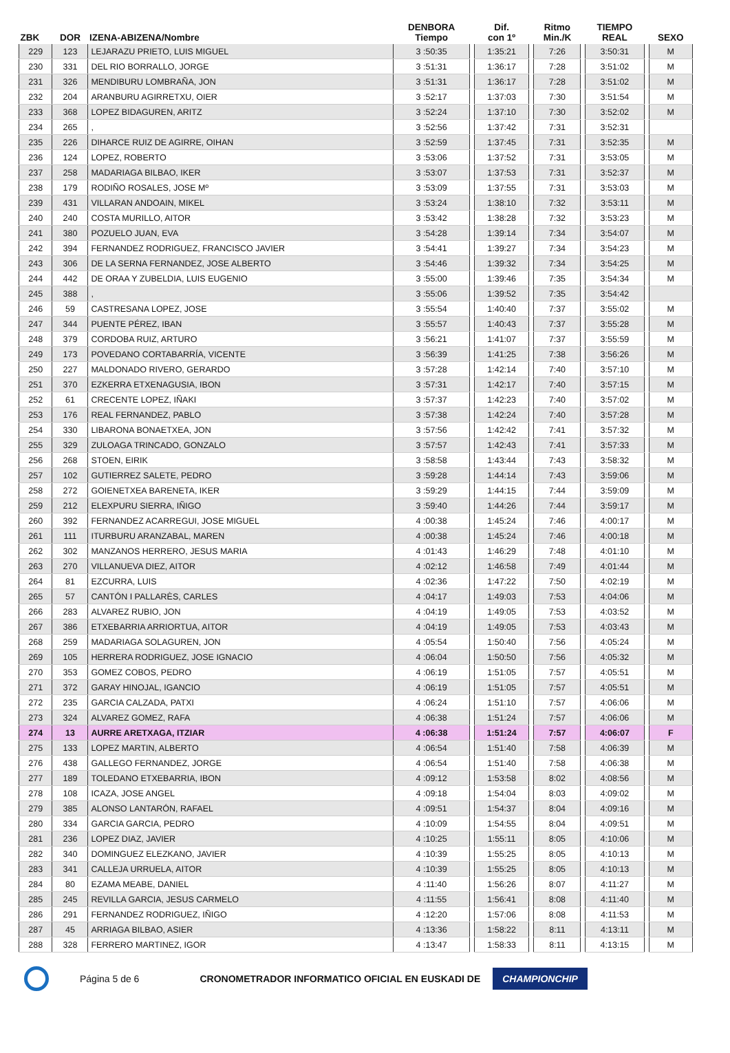| ZBK | DOR | IZENA-ABIZENA/Nombre | DENBORA Tiempo | | Dif. con 1º | | Ritmo Min./K | | TIEMPO REAL | | SEXO |
| --- | --- | --- | --- | --- | --- | --- | --- | --- | --- | --- | --- |
| 229 | 123 | LEJARAZU PRIETO, LUIS MIGUEL | 3 :50:35 | | 1:35:21 | | 7:26 | | 3:50:31 | | M |
| 230 | 331 | DEL RIO BORRALLO, JORGE | 3 :51:31 | | 1:36:17 | | 7:28 | | 3:51:02 | | M |
| 231 | 326 | MENDIBURU LOMBRAÑA, JON | 3 :51:31 | | 1:36:17 | | 7:28 | | 3:51:02 | | M |
| 232 | 204 | ARANBURU AGIRRETXU, OIER | 3 :52:17 | | 1:37:03 | | 7:30 | | 3:51:54 | | M |
| 233 | 368 | LOPEZ BIDAGUREN, ARITZ | 3 :52:24 | | 1:37:10 | | 7:30 | | 3:52:02 | | M |
| 234 | 265 | , | 3 :52:56 | | 1:37:42 | | 7:31 | | 3:52:31 | | |
| 235 | 226 | DIHARCE RUIZ DE AGIRRE, OIHAN | 3 :52:59 | | 1:37:45 | | 7:31 | | 3:52:35 | | M |
| 236 | 124 | LOPEZ, ROBERTO | 3 :53:06 | | 1:37:52 | | 7:31 | | 3:53:05 | | M |
| 237 | 258 | MADARIAGA BILBAO, IKER | 3 :53:07 | | 1:37:53 | | 7:31 | | 3:52:37 | | M |
| 238 | 179 | RODIÑO ROSALES, JOSE Mº | 3 :53:09 | | 1:37:55 | | 7:31 | | 3:53:03 | | M |
| 239 | 431 | VILLARAN ANDOAIN, MIKEL | 3 :53:24 | | 1:38:10 | | 7:32 | | 3:53:11 | | M |
| 240 | 240 | COSTA MURILLO, AITOR | 3 :53:42 | | 1:38:28 | | 7:32 | | 3:53:23 | | M |
| 241 | 380 | POZUELO JUAN, EVA | 3 :54:28 | | 1:39:14 | | 7:34 | | 3:54:07 | | M |
| 242 | 394 | FERNANDEZ RODRIGUEZ, FRANCISCO JAVIER | 3 :54:41 | | 1:39:27 | | 7:34 | | 3:54:23 | | M |
| 243 | 306 | DE LA SERNA FERNANDEZ, JOSE ALBERTO | 3 :54:46 | | 1:39:32 | | 7:34 | | 3:54:25 | | M |
| 244 | 442 | DE ORAA Y ZUBELDIA, LUIS EUGENIO | 3 :55:00 | | 1:39:46 | | 7:35 | | 3:54:34 | | M |
| 245 | 388 | , | 3 :55:06 | | 1:39:52 | | 7:35 | | 3:54:42 | | |
| 246 | 59 | CASTRESANA LOPEZ, JOSE | 3 :55:54 | | 1:40:40 | | 7:37 | | 3:55:02 | | M |
| 247 | 344 | PUENTE PÉREZ, IBAN | 3 :55:57 | | 1:40:43 | | 7:37 | | 3:55:28 | | M |
| 248 | 379 | CORDOBA RUIZ, ARTURO | 3 :56:21 | | 1:41:07 | | 7:37 | | 3:55:59 | | M |
| 249 | 173 | POVEDANO CORTABARRÍA, VICENTE | 3 :56:39 | | 1:41:25 | | 7:38 | | 3:56:26 | | M |
| 250 | 227 | MALDONADO RIVERO, GERARDO | 3 :57:28 | | 1:42:14 | | 7:40 | | 3:57:10 | | M |
| 251 | 370 | EZKERRA ETXENAGUSIA, IBON | 3 :57:31 | | 1:42:17 | | 7:40 | | 3:57:15 | | M |
| 252 | 61 | CRECENTE LOPEZ, IÑAKI | 3 :57:37 | | 1:42:23 | | 7:40 | | 3:57:02 | | M |
| 253 | 176 | REAL FERNANDEZ, PABLO | 3 :57:38 | | 1:42:24 | | 7:40 | | 3:57:28 | | M |
| 254 | 330 | LIBARONA BONAETXEA, JON | 3 :57:56 | | 1:42:42 | | 7:41 | | 3:57:32 | | M |
| 255 | 329 | ZULOAGA TRINCADO, GONZALO | 3 :57:57 | | 1:42:43 | | 7:41 | | 3:57:33 | | M |
| 256 | 268 | STOEN, EIRIK | 3 :58:58 | | 1:43:44 | | 7:43 | | 3:58:32 | | M |
| 257 | 102 | GUTIERREZ SALETE, PEDRO | 3 :59:28 | | 1:44:14 | | 7:43 | | 3:59:06 | | M |
| 258 | 272 | GOIENETXEA BARENETA, IKER | 3 :59:29 | | 1:44:15 | | 7:44 | | 3:59:09 | | M |
| 259 | 212 | ELEXPURU SIERRA, IÑIGO | 3 :59:40 | | 1:44:26 | | 7:44 | | 3:59:17 | | M |
| 260 | 392 | FERNANDEZ ACARREGUI, JOSE MIGUEL | 4 :00:38 | | 1:45:24 | | 7:46 | | 4:00:17 | | M |
| 261 | 111 | ITURBURU ARANZABAL, MAREN | 4 :00:38 | | 1:45:24 | | 7:46 | | 4:00:18 | | M |
| 262 | 302 | MANZANOS HERRERO, JESUS MARIA | 4 :01:43 | | 1:46:29 | | 7:48 | | 4:01:10 | | M |
| 263 | 270 | VILLANUEVA DIEZ, AITOR | 4 :02:12 | | 1:46:58 | | 7:49 | | 4:01:44 | | M |
| 264 | 81 | EZCURRA, LUIS | 4 :02:36 | | 1:47:22 | | 7:50 | | 4:02:19 | | M |
| 265 | 57 | CANTÓN I PALLARÈS, CARLES | 4 :04:17 | | 1:49:03 | | 7:53 | | 4:04:06 | | M |
| 266 | 283 | ALVAREZ RUBIO, JON | 4 :04:19 | | 1:49:05 | | 7:53 | | 4:03:52 | | M |
| 267 | 386 | ETXEBARRIA ARRIORTUA, AITOR | 4 :04:19 | | 1:49:05 | | 7:53 | | 4:03:43 | | M |
| 268 | 259 | MADARIAGA SOLAGUREN, JON | 4 :05:54 | | 1:50:40 | | 7:56 | | 4:05:24 | | M |
| 269 | 105 | HERRERA RODRIGUEZ, JOSE IGNACIO | 4 :06:04 | | 1:50:50 | | 7:56 | | 4:05:32 | | M |
| 270 | 353 | GOMEZ COBOS, PEDRO | 4 :06:19 | | 1:51:05 | | 7:57 | | 4:05:51 | | M |
| 271 | 372 | GARAY HINOJAL, IGANCIO | 4 :06:19 | | 1:51:05 | | 7:57 | | 4:05:51 | | M |
| 272 | 235 | GARCIA CALZADA, PATXI | 4 :06:24 | | 1:51:10 | | 7:57 | | 4:06:06 | | M |
| 273 | 324 | ALVAREZ GOMEZ, RAFA | 4 :06:38 | | 1:51:24 | | 7:57 | | 4:06:06 | | M |
| 274 | 13 | AURRE ARETXAGA, ITZIAR | 4 :06:38 | | 1:51:24 | | 7:57 | | 4:06:07 | | F |
| 275 | 133 | LOPEZ MARTIN, ALBERTO | 4 :06:54 | | 1:51:40 | | 7:58 | | 4:06:39 | | M |
| 276 | 438 | GALLEGO FERNANDEZ, JORGE | 4 :06:54 | | 1:51:40 | | 7:58 | | 4:06:38 | | M |
| 277 | 189 | TOLEDANO ETXEBARRIA, IBON | 4 :09:12 | | 1:53:58 | | 8:02 | | 4:08:56 | | M |
| 278 | 108 | ICAZA, JOSE ANGEL | 4 :09:18 | | 1:54:04 | | 8:03 | | 4:09:02 | | M |
| 279 | 385 | ALONSO LANTARÓN, RAFAEL | 4 :09:51 | | 1:54:37 | | 8:04 | | 4:09:16 | | M |
| 280 | 334 | GARCIA GARCIA, PEDRO | 4 :10:09 | | 1:54:55 | | 8:04 | | 4:09:51 | | M |
| 281 | 236 | LOPEZ DIAZ, JAVIER | 4 :10:25 | | 1:55:11 | | 8:05 | | 4:10:06 | | M |
| 282 | 340 | DOMINGUEZ ELEZKANO, JAVIER | 4 :10:39 | | 1:55:25 | | 8:05 | | 4:10:13 | | M |
| 283 | 341 | CALLEJA URRUELA, AITOR | 4 :10:39 | | 1:55:25 | | 8:05 | | 4:10:13 | | M |
| 284 | 80 | EZAMA MEABE, DANIEL | 4 :11:40 | | 1:56:26 | | 8:07 | | 4:11:27 | | M |
| 285 | 245 | REVILLA GARCIA, JESUS CARMELO | 4 :11:55 | | 1:56:41 | | 8:08 | | 4:11:40 | | M |
| 286 | 291 | FERNANDEZ RODRIGUEZ, IÑIGO | 4 :12:20 | | 1:57:06 | | 8:08 | | 4:11:53 | | M |
| 287 | 45 | ARRIAGA BILBAO, ASIER | 4 :13:36 | | 1:58:22 | | 8:11 | | 4:13:11 | | M |
| 288 | 328 | FERRERO MARTINEZ, IGOR | 4 :13:47 | | 1:58:33 | | 8:11 | | 4:13:15 | | M |
Página 5 de 6 CRONOMETRADOR INFORMATICO OFICIAL EN EUSKADI DE CHAMPIONCHIP